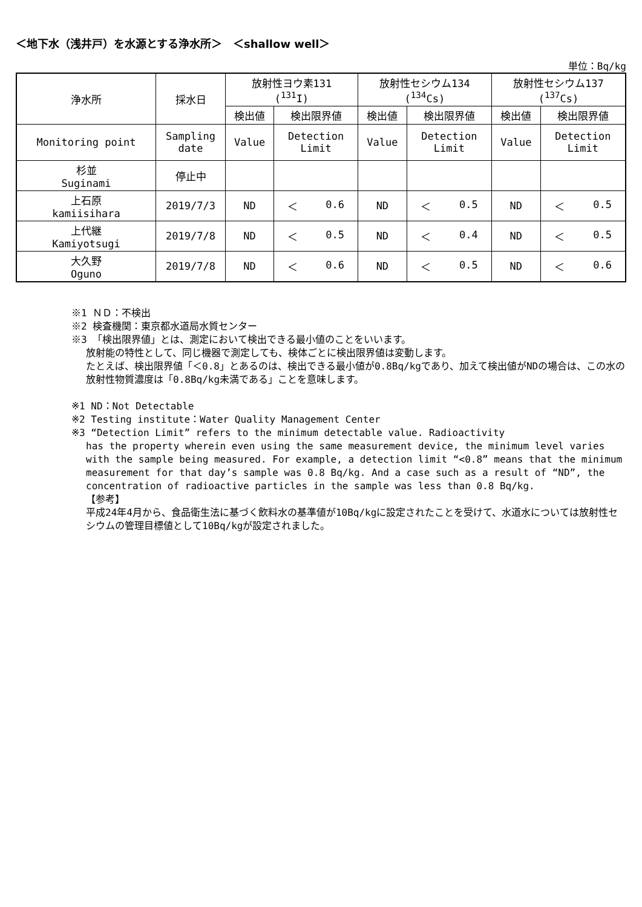＜地下水（浅井戸）を水源とする浄水所＞　＜shallow well＞
単位：Bq/kg
| 浄水所 | 採水日 | 放射性ヨウ素131 (<sup>131</sup>I) | | 放射性セシウム134 (<sup>134</sup>Cs) | | 放射性セシウム137 (<sup>137</sup>Cs) | |
| --- | --- | --- | --- | --- | --- | --- | --- |
| | | 検出値 | 検出限界値 | 検出値 | 検出限界値 | 検出値 | 検出限界値 |
| Monitoring point | Sampling date | Value | Detection Limit | Value | Detection Limit | Value | Detection Limit |
| 杉並 Suginami | 停止中 | | | | | | |
| 上石原 kamiisihara | 2019/7/3 | ND | ＜ 0.6 | ND | ＜ 0.5 | ND | ＜ 0.5 |
| 上代継 Kamiyotsugi | 2019/7/8 | ND | ＜ 0.5 | ND | ＜ 0.4 | ND | ＜ 0.5 |
| 大久野 Oguno | 2019/7/8 | ND | ＜ 0.6 | ND | ＜ 0.5 | ND | ＜ 0.6 |
※1 ＮＤ：不検出
※2 検査機関：東京都水道局水質センター
※3 「検出限界値」とは、測定において検出できる最小値のことをいいます。
放射能の特性として、同じ機器で測定しても、検体ごとに検出限界値は変動します。
たとえば、検出限界値「＜0.8」とあるのは、検出できる最小値が0.8Bq/kgであり、加えて検出値がNDの場合は、この水の放射性物質濃度は「0.8Bq/kg未満である」ことを意味します。
※1 ND：Not Detectable
※2 Testing institute：Water Quality Management Center
※3 “Detection Limit” refers to the minimum detectable value. Radioactivity
has the property wherein even using the same measurement device, the minimum level varies with the sample being measured. For example, a detection limit “<0.8” means that the minimum measurement for that day’s sample was 0.8 Bq/kg. And a case such as a result of “ND”, the concentration of radioactive particles in the sample was less than 0.8 Bq/kg.
【参考】
平成24年4月から、食品衛生法に基づく飲料水の基準値が10Bq/kgに設定されたことを受けて、水道水については放射性セシウムの管理目標値として10Bq/kgが設定されました。